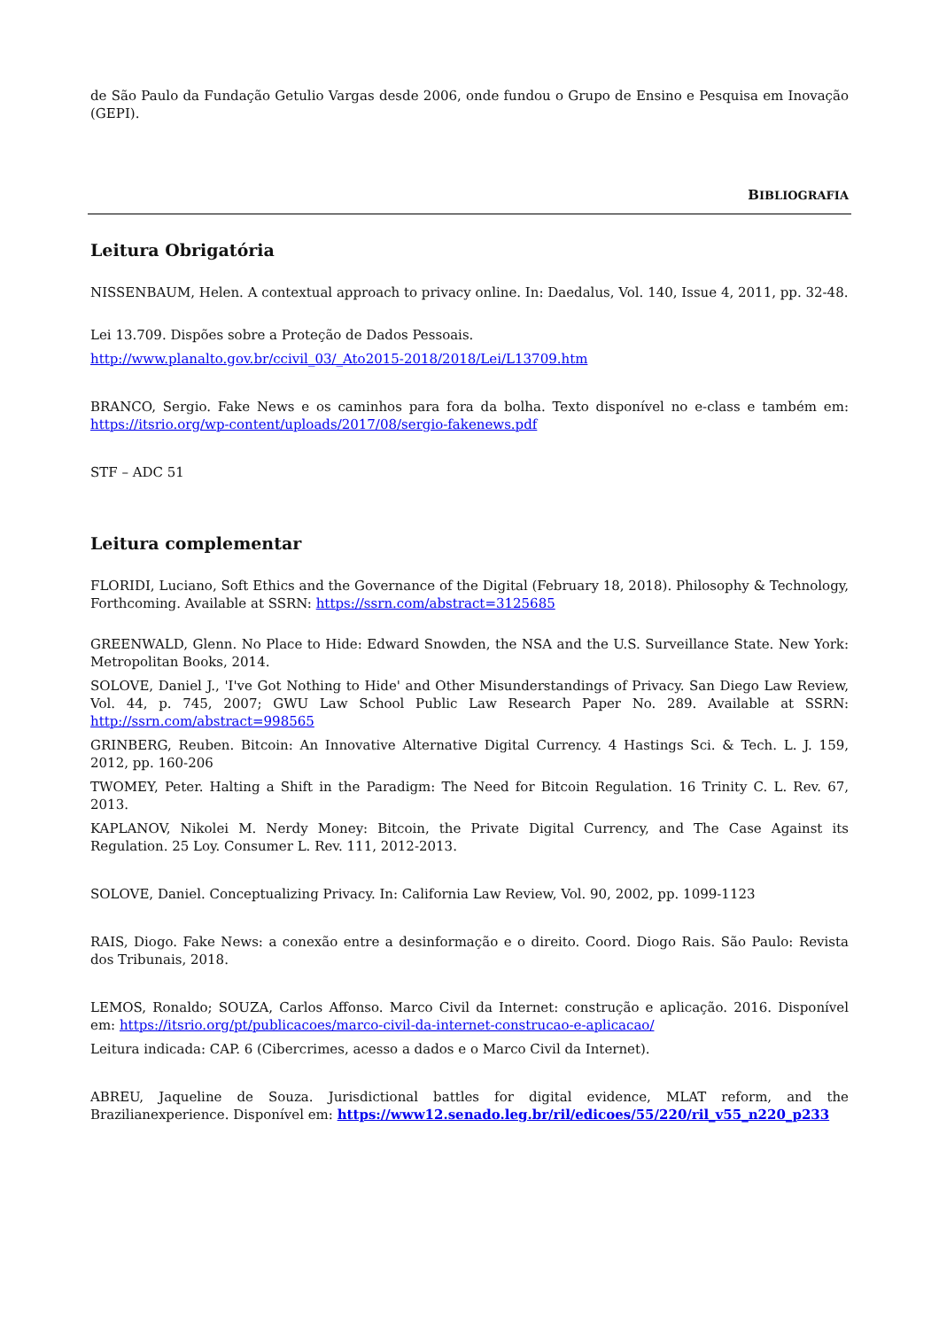de São Paulo da Fundação Getulio Vargas desde 2006, onde fundou o Grupo de Ensino e Pesquisa em Inovação (GEPI).
BIBLIOGRAFIA
Leitura Obrigatória
NISSENBAUM, Helen. A contextual approach to privacy online. In: Daedalus, Vol. 140, Issue 4, 2011, pp. 32-48.
Lei 13.709. Dispões sobre a Proteção de Dados Pessoais.
http://www.planalto.gov.br/ccivil_03/_Ato2015-2018/2018/Lei/L13709.htm
BRANCO, Sergio. Fake News e os caminhos para fora da bolha. Texto disponível no e-class e também em: https://itsrio.org/wp-content/uploads/2017/08/sergio-fakenews.pdf
STF – ADC 51
Leitura complementar
FLORIDI, Luciano, Soft Ethics and the Governance of the Digital (February 18, 2018). Philosophy & Technology, Forthcoming. Available at SSRN: https://ssrn.com/abstract=3125685
GREENWALD, Glenn. No Place to Hide: Edward Snowden, the NSA and the U.S. Surveillance State. New York: Metropolitan Books, 2014.
SOLOVE, Daniel J., 'I've Got Nothing to Hide' and Other Misunderstandings of Privacy. San Diego Law Review, Vol. 44, p. 745, 2007; GWU Law School Public Law Research Paper No. 289. Available at SSRN: http://ssrn.com/abstract=998565
GRINBERG, Reuben. Bitcoin: An Innovative Alternative Digital Currency. 4 Hastings Sci. & Tech. L. J. 159, 2012, pp. 160-206
TWOMEY, Peter. Halting a Shift in the Paradigm: The Need for Bitcoin Regulation. 16 Trinity C. L. Rev. 67, 2013.
KAPLANOV, Nikolei M. Nerdy Money: Bitcoin, the Private Digital Currency, and The Case Against its Regulation. 25 Loy. Consumer L. Rev. 111, 2012-2013.
SOLOVE, Daniel. Conceptualizing Privacy. In: California Law Review, Vol. 90, 2002, pp. 1099-1123
RAIS, Diogo. Fake News: a conexão entre a desinformação e o direito. Coord. Diogo Rais. São Paulo: Revista dos Tribunais, 2018.
LEMOS, Ronaldo; SOUZA, Carlos Affonso. Marco Civil da Internet: construção e aplicação. 2016. Disponível em: https://itsrio.org/pt/publicacoes/marco-civil-da-internet-construcao-e-aplicacao/
Leitura indicada: CAP. 6 (Cibercrimes, acesso a dados e o Marco Civil da Internet).
ABREU, Jaqueline de Souza. Jurisdictional battles for digital evidence, MLAT reform, and the Brazilianexperience. Disponível em: https://www12.senado.leg.br/ril/edicoes/55/220/ril_v55_n220_p233